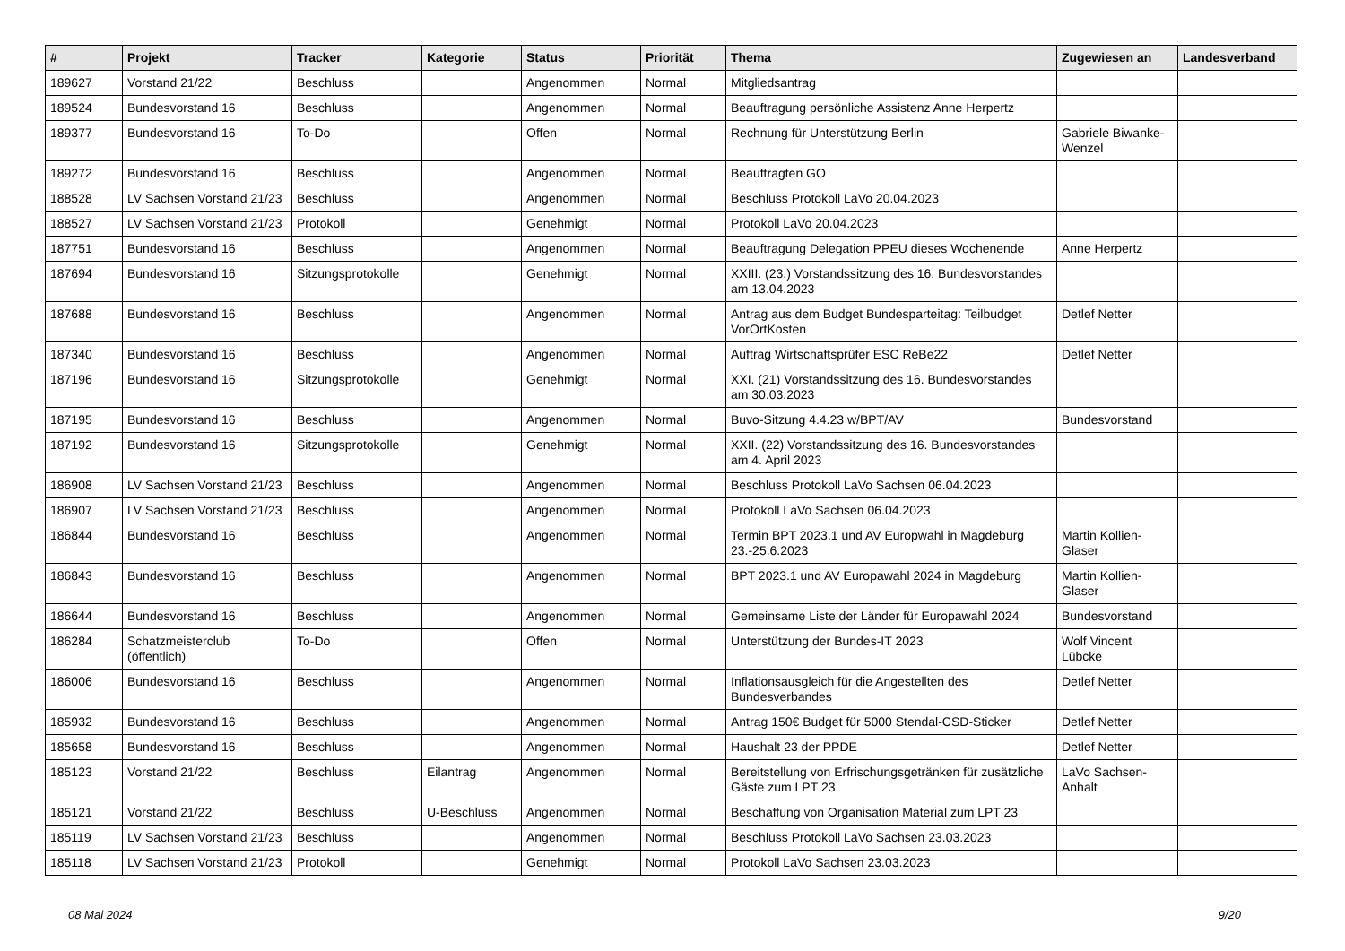| # | Projekt | Tracker | Kategorie | Status | Priorität | Thema | Zugewiesen an | Landesverband |
| --- | --- | --- | --- | --- | --- | --- | --- | --- |
| 189627 | Vorstand 21/22 | Beschluss | | Angenommen | Normal | Mitgliedsantrag | | |
| 189524 | Bundesvorstand 16 | Beschluss | | Angenommen | Normal | Beauftragung persönliche Assistenz Anne Herpertz | | |
| 189377 | Bundesvorstand 16 | To-Do | | Offen | Normal | Rechnung für Unterstützung Berlin | Gabriele Biwanke-Wenzel | |
| 189272 | Bundesvorstand 16 | Beschluss | | Angenommen | Normal | Beauftragten GO | | |
| 188528 | LV Sachsen Vorstand 21/23 | Beschluss | | Angenommen | Normal | Beschluss Protokoll LaVo 20.04.2023 | | |
| 188527 | LV Sachsen Vorstand 21/23 | Protokoll | | Genehmigt | Normal | Protokoll LaVo 20.04.2023 | | |
| 187751 | Bundesvorstand 16 | Beschluss | | Angenommen | Normal | Beauftragung Delegation PPEU dieses Wochenende | Anne Herpertz | |
| 187694 | Bundesvorstand 16 | Sitzungsprotokolle | | Genehmigt | Normal | XXIII. (23.) Vorstandssitzung des 16. Bundesvorstandes am 13.04.2023 | | |
| 187688 | Bundesvorstand 16 | Beschluss | | Angenommen | Normal | Antrag aus dem Budget Bundesparteitag: Teilbudget VorOrtKosten | Detlef Netter | |
| 187340 | Bundesvorstand 16 | Beschluss | | Angenommen | Normal | Auftrag Wirtschaftsprüfer ESC ReBe22 | Detlef Netter | |
| 187196 | Bundesvorstand 16 | Sitzungsprotokolle | | Genehmigt | Normal | XXI. (21) Vorstandssitzung des 16. Bundesvorstandes am 30.03.2023 | | |
| 187195 | Bundesvorstand 16 | Beschluss | | Angenommen | Normal | Buvo-Sitzung 4.4.23 w/BPT/AV | Bundesvorstand | |
| 187192 | Bundesvorstand 16 | Sitzungsprotokolle | | Genehmigt | Normal | XXII. (22) Vorstandssitzung des 16. Bundesvorstandes am 4. April 2023 | | |
| 186908 | LV Sachsen Vorstand 21/23 | Beschluss | | Angenommen | Normal | Beschluss Protokoll LaVo Sachsen 06.04.2023 | | |
| 186907 | LV Sachsen Vorstand 21/23 | Beschluss | | Angenommen | Normal | Protokoll LaVo Sachsen 06.04.2023 | | |
| 186844 | Bundesvorstand 16 | Beschluss | | Angenommen | Normal | Termin BPT 2023.1 und AV Europwahl in Magdeburg 23.-25.6.2023 | Martin Kollien-Glaser | |
| 186843 | Bundesvorstand 16 | Beschluss | | Angenommen | Normal | BPT 2023.1 und AV Europawahl 2024 in Magdeburg | Martin Kollien-Glaser | |
| 186644 | Bundesvorstand 16 | Beschluss | | Angenommen | Normal | Gemeinsame Liste der Länder für Europawahl 2024 | Bundesvorstand | |
| 186284 | Schatzmeisterclub (öffentlich) | To-Do | | Offen | Normal | Unterstützung der Bundes-IT 2023 | Wolf Vincent Lübcke | |
| 186006 | Bundesvorstand 16 | Beschluss | | Angenommen | Normal | Inflationsausgleich für die Angestellten des Bundesverbandes | Detlef Netter | |
| 185932 | Bundesvorstand 16 | Beschluss | | Angenommen | Normal | Antrag 150€ Budget für 5000 Stendal-CSD-Sticker | Detlef Netter | |
| 185658 | Bundesvorstand 16 | Beschluss | | Angenommen | Normal | Haushalt 23 der PPDE | Detlef Netter | |
| 185123 | Vorstand 21/22 | Beschluss | Eilantrag | Angenommen | Normal | Bereitstellung von Erfrischungsgetränken für zusätzliche Gäste zum LPT 23 | LaVo Sachsen-Anhalt | |
| 185121 | Vorstand 21/22 | Beschluss | U-Beschluss | Angenommen | Normal | Beschaffung von Organisation Material zum LPT 23 | | |
| 185119 | LV Sachsen Vorstand 21/23 | Beschluss | | Angenommen | Normal | Beschluss Protokoll LaVo Sachsen 23.03.2023 | | |
| 185118 | LV Sachsen Vorstand 21/23 | Protokoll | | Genehmigt | Normal | Protokoll LaVo Sachsen 23.03.2023 | | |
08 Mai 2024 9/20